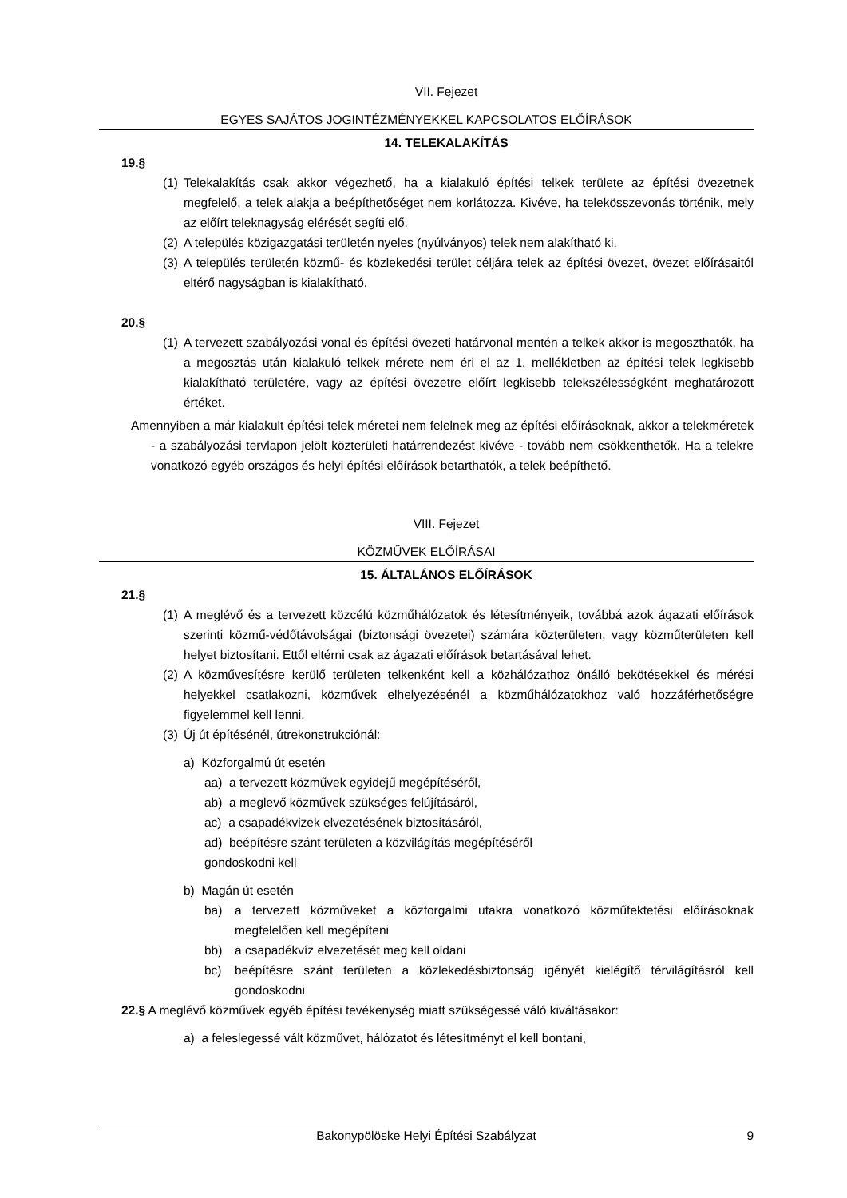VII. Fejezet
EGYES SAJÁTOS JOGINTÉZMÉNYEKKEL KAPCSOLATOS ELŐÍRÁSOK
14. TELEKALAKÍTÁS
19.§
(1) Telekalakítás csak akkor végezhető, ha a kialakuló építési telkek területe az építési övezetnek megfelelő, a telek alakja a beépíthetőséget nem korlátozza. Kivéve, ha telekösszevonás történik, mely az előírt teleknagyság elérését segíti elő.
(2) A település közigazgatási területén nyeles (nyúlványos) telek nem alakítható ki.
(3) A település területén közmű- és közlekedési terület céljára telek az építési övezet, övezet előírásaitól eltérő nagyságban is kialakítható.
20.§
(1) A tervezett szabályozási vonal és építési övezeti határvonal mentén a telkek akkor is megoszthatók, ha a megosztás után kialakuló telkek mérete nem éri el az 1. mellékletben az építési telek legkisebb kialakítható területére, vagy az építési övezetre előírt legkisebb telekszélességként meghatározott értéket.
Amennyiben a már kialakult építési telek méretei nem felelnek meg az építési előírásoknak, akkor a telekméretek - a szabályozási tervlapon jelölt közterületi határrendezést kivéve - tovább nem csökkenthetők. Ha a telekre vonatkozó egyéb országos és helyi építési előírások betarthatók, a telek beépíthető.
VIII. Fejezet
KÖZMŰVEK ELŐÍRÁSAI
15. ÁLTALÁNOS ELŐÍRÁSOK
21.§
(1) A meglévő és a tervezett közcélú közműhálózatok és létesítményeik, továbbá azok ágazati előírások szerinti közmű-védőtávolságai (biztonsági övezetei) számára közterületen, vagy közműterületen kell helyet biztosítani. Ettől eltérni csak az ágazati előírások betartásával lehet.
(2) A közművesítésre kerülő területen telkenként kell a közhálózathoz önálló bekötésekkel és mérési helyekkel csatlakozni, közművek elhelyezésénél a közműhálózatokhoz való hozzáférhetőségre figyelemmel kell lenni.
(3) Új út építésénél, útrekonstrukciónál:
a) Közforgalmú út esetén
aa) a tervezett közművek egyidejű megépítéséről,
ab) a meglevő közművek szükséges felújításáról,
ac) a csapadékvizek elvezetésének biztosításáról,
ad) beépítésre szánt területen a közvilágítás megépítéséről
gondoskodni kell
b) Magán út esetén
ba) a tervezett közműveket a közforgalmi utakra vonatkozó közműfektetési előírásoknak megfelelően kell megépíteni
bb) a csapadékvíz elvezetését meg kell oldani
bc) beépítésre szánt területen a közlekedésbiztonság igényét kielégítő térvilágításról kell gondoskodni
22.§ A meglévő közművek egyéb építési tevékenység miatt szükségessé váló kiváltásakor:
a) a feleslegessé vált közművet, hálózatot és létesítményt el kell bontani,
Bakonypölöske Helyi Építési Szabályzat 9